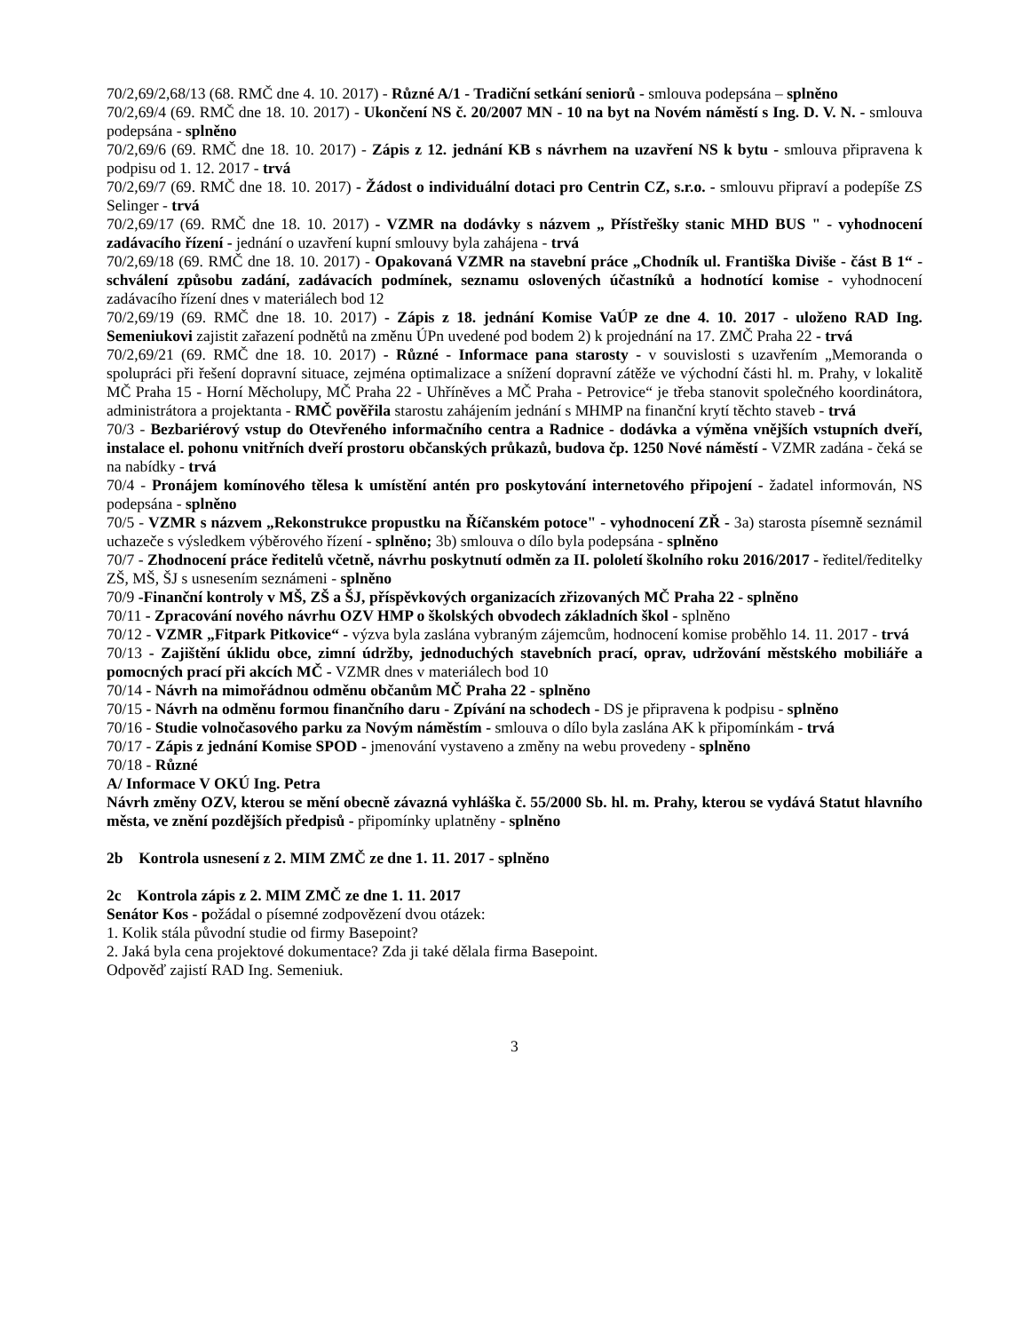70/2,69/2,68/13 (68. RMČ dne 4. 10. 2017) - Různé A/1 - Tradiční setkání seniorů - smlouva podepsána – splněno
70/2,69/4 (69. RMČ dne 18. 10. 2017) - Ukončení NS č. 20/2007 MN - 10 na byt na Novém náměstí s Ing. D. V. N. - smlouva podepsána - splněno
70/2,69/6 (69. RMČ dne 18. 10. 2017) - Zápis z 12. jednání KB s návrhem na uzavření NS k bytu - smlouva připravena k podpisu od 1. 12. 2017 - trvá
70/2,69/7 (69. RMČ dne 18. 10. 2017) - Žádost o individuální dotaci pro Centrin CZ, s.r.o. - smlouvu připraví a podepíše ZS Selinger - trvá
70/2,69/17 (69. RMČ dne 18. 10. 2017) - VZMR na dodávky s názvem „ Přístřešky stanic MHD BUS " - vyhodnocení zadávacího řízení - jednání o uzavření kupní smlouvy byla zahájena - trvá
70/2,69/18 (69. RMČ dne 18. 10. 2017) - Opakovaná VZMR na stavební práce „Chodník ul. Františka Diviše - část B 1“ - schválení způsobu zadání, zadávacích podmínek, seznamu oslovených účastníků a hodnotící komise - vyhodnocení zadávacího řízení dnes v materiálech bod 12
70/2,69/19 (69. RMČ dne 18. 10. 2017) - Zápis z 18. jednání Komise VaÚP ze dne 4. 10. 2017 - uloženo RAD Ing. Semeniukovi zajistit zařazení podnětů na změnu ÚPn uvedené pod bodem 2) k projednání na 17. ZMČ Praha 22 - trvá
70/2,69/21 (69. RMČ dne 18. 10. 2017) - Různé - Informace pana starosty - v souvislosti s uzavřením „Memoranda o spolupráci při řešení dopravní situace, zejména optimalizace a snížení dopravní zátěže ve východní části hl. m. Prahy, v lokalitě MČ Praha 15 - Horní Měcholupy, MČ Praha 22 - Uhříněves a MČ Praha - Petrovice“ je třeba stanovit společného koordinátora, administrátora a projektanta - RMČ pověřila starostu zahájením jednání s MHMP na finanční krytí těchto staveb - trvá
70/3 - Bezbariérový vstup do Otevřeného informačního centra a Radnice - dodávka a výměna vnějších vstupních dveří, instalace el. pohonu vnitřních dveří prostoru občanských průkazů, budova čp. 1250 Nové náměstí - VZMR zadána - čeká se na nabídky - trvá
70/4 - Pronájem komínového tělesa k umístění antén pro poskytování internetového připojení - žadatel informován, NS podepsána - splněno
70/5 - VZMR s názvem „Rekonstrukce propustku na Říčanském potoce" - vyhodnocení ZŘ - 3a) starosta písemně seznámil uchazeče s výsledkem výběrového řízení - splněno; 3b) smlouva o dílo byla podepsána - splněno
70/7 - Zhodnocení práce ředitelů včetně, návrhu poskytnutí odměn za II. pololetí školního roku 2016/2017 - ředitel/ředitelky ZŠ, MŠ, ŠJ s usnesením seznámeni - splněno
70/9 -Finanční kontroly v MŠ, ZŠ a ŠJ, příspěvkových organizacích zřizovaných MČ Praha 22 - splněno
70/11 - Zpracování nového návrhu OZV HMP o školských obvodech základních škol - splněno
70/12 - VZMR „Fitpark Pitkovice“ - výzva byla zaslána vybraným zájemcům, hodnocení komise proběhlo 14. 11. 2017 - trvá
70/13 - Zajištění úklidu obce, zimní údržby, jednoduchých stavebních prací, oprav, udržování městského mobiliáře a pomocných prací při akcích MČ - VZMR dnes v materiálech bod 10
70/14 - Návrh na mimořádnou odměnu občanům MČ Praha 22 - splněno
70/15 - Návrh na odměnu formou finančního daru - Zpívání na schodech - DS je připravena k podpisu - splněno
70/16 - Studie volnočasového parku za Novým náměstím - smlouva o dílo byla zaslána AK k připomínkám - trvá
70/17 - Zápis z jednání Komise SPOD - jmenování vystaveno a změny na webu provedeny - splněno
70/18 - Různé
A/ Informace V OKÚ Ing. Petra
Návrh změny OZV, kterou se mění obecně závazná vyhláška č. 55/2000 Sb. hl. m. Prahy, kterou se vydává Statut hlavního města, ve znění pozdějších předpisů - připomínky uplatněny - splněno
2b Kontrola usnesení z 2. MIM ZMČ ze dne 1. 11. 2017 - splněno
2c Kontrola zápis z 2. MIM ZMČ ze dne 1. 11. 2017
Senátor Kos - požádal o písemné zodpovězení dvou otázek:
1. Kolik stála původní studie od firmy Basepoint?
2. Jaká byla cena projektové dokumentace? Zda ji také dělala firma Basepoint.
Odpověď zajistí RAD Ing. Semeniuk.
3